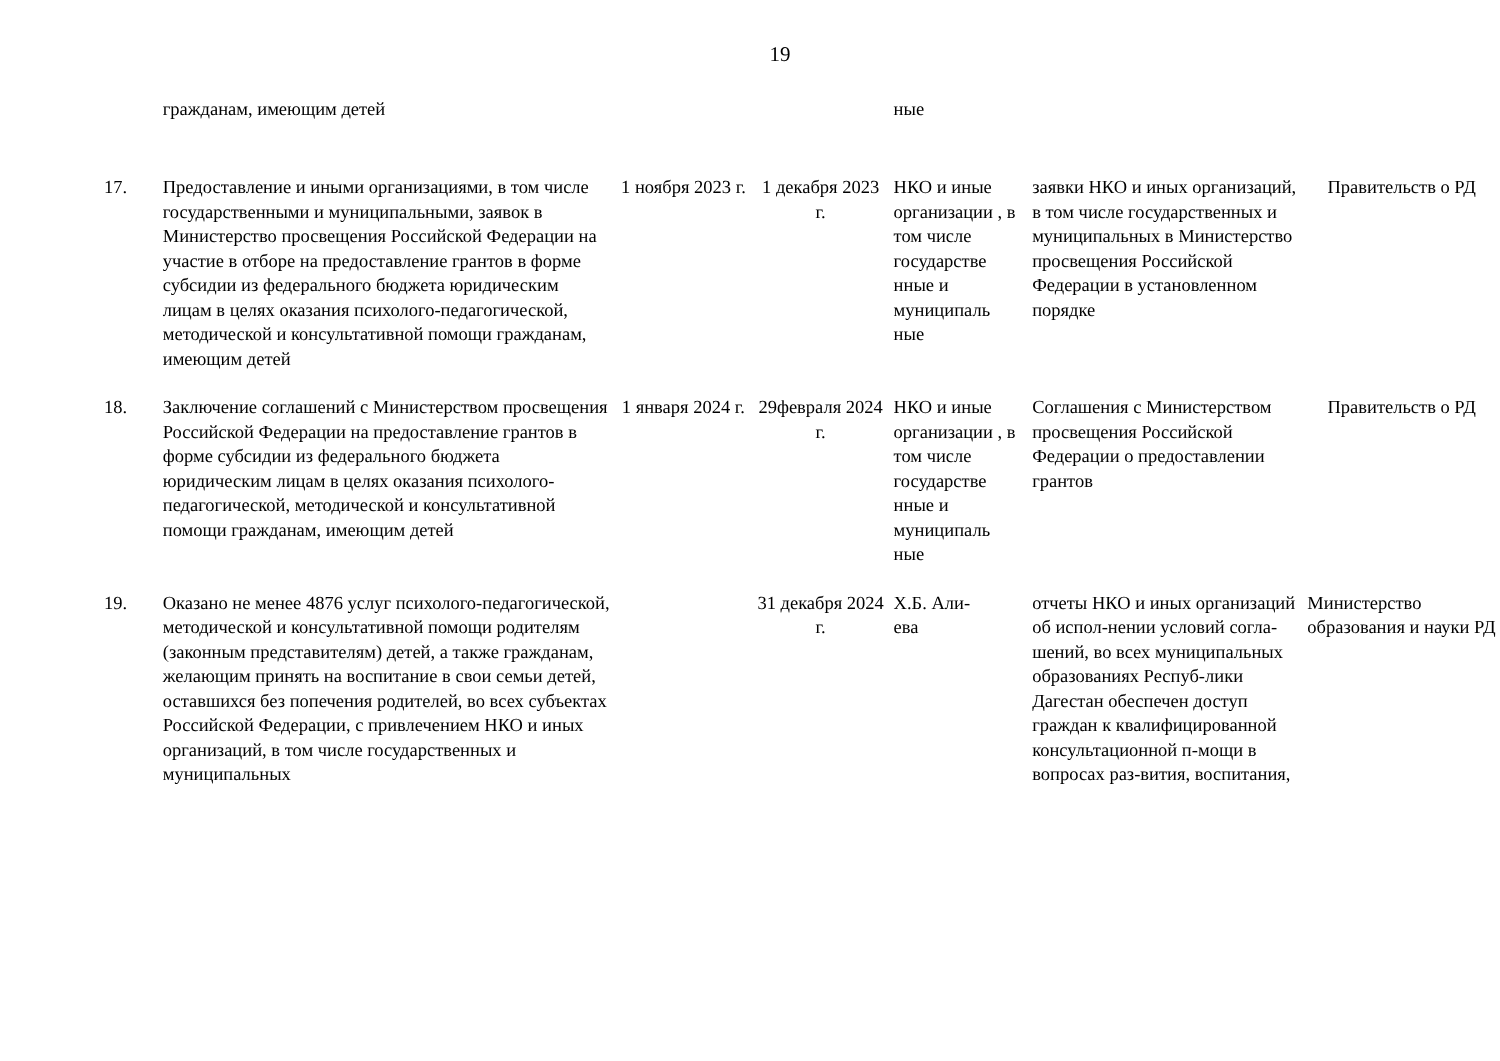19
| | гражданам, имеющим детей | | | ные | | |
| 17. | Предоставление и иными организациями, в том числе государственными и муниципальными, заявок в Министерство просвещения Российской Федерации на участие в отборе на предоставление грантов в форме субсидии из федерального бюджета юридическим лицам в целях оказания психолого-педагогической, методической и консультативной помощи гражданам, имеющим детей | 1 ноября 2023 г. | 1 декабря 2023 г. | НКО и иные организации , в том числе государстве нные и муниципаль ные | заявки НКО и иных организаций, в том числе государственных и муниципальных в Министерство просвещения Российской Федерации в установленном порядке | Правительств о РД |
| 18. | Заключение соглашений с Министерством просвещения Российской Федерации на предоставление грантов в форме субсидии из федерального бюджета юридическим лицам в целях оказания психолого-педагогической, методической и консультативной помощи гражданам, имеющим детей | 1 января 2024 г. | 29февраля 2024 г. | НКО и иные организации , в том числе государстве нные и муниципаль ные | Соглашения с Министерством просвещения Российской Федерации о предоставлении грантов | Правительств о РД |
| 19. | Оказано не менее 4876 услуг психолого-педагогической, методической и консультативной помощи родителям (законным представителям) детей, а также гражданам, желающим принять на воспитание в свои семьи детей, оставшихся без попечения родителей, во всех субъектах Российской Федерации, с привлечением НКО и иных организаций, в том числе государственных и муниципальных | | 31 декабря 2024 г. | Х.Б. Али- ева | отчеты НКО и иных организаций об испол-нении условий согла-шений, во всех муниципальных образованиях Респуб-лики Дагестан обеспечен доступ граждан к квалифицированной консультационной п-мощи в вопросах раз-вития, воспитания, | Министерство образования и науки РД |